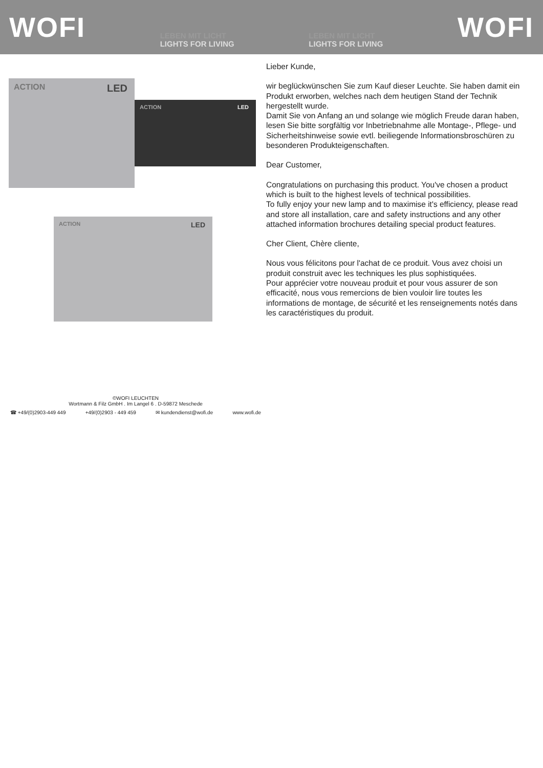WOFI
LEBEN MIT LICHT
LIGHTS FOR LIVING
LEBEN MIT LICHT
LIGHTS FOR LIVING
WOFI
ACTION LED
ACTION LED
ACTION LED
©WOFI LEUCHTEN
Wortmann & Filz GmbH . Im Langel 6 . D-59872 Meschede
☎ +49/(0)2903-449 449 +49/(0)2903 - 449 459 ✉ kundendienst@wofi.de www.wofi.de
Lieber Kunde,
wir beglückwünschen Sie zum Kauf dieser Leuchte. Sie haben damit ein Produkt erworben, welches nach dem heutigen Stand der Technik hergestellt wurde.
Damit Sie von Anfang an und solange wie möglich Freude daran haben, lesen Sie bitte sorgfältig vor Inbetriebnahme alle Montage-, Pflege- und Sicherheitshinweise sowie evtl. beiliegende Informationsbroschüren zu besonderen Produkteigenschaften.
Dear Customer,
Congratulations on purchasing this product. You've chosen a product which is built to the highest levels of technical possibilities.
To fully enjoy your new lamp and to maximise it's efficiency, please read and store all installation, care and safety instructions and any other attached information brochures detailing special product features.
Cher Client, Chère cliente,
Nous vous félicitons pour l'achat de ce produit. Vous avez choisi un produit construit avec les techniques les plus sophistiquées.
Pour apprécier votre nouveau produit et pour vous assurer de son efficacité, nous vous remercions de bien vouloir lire toutes les informations de montage, de sécurité et les renseignements notés dans les caractéristiques du produit.